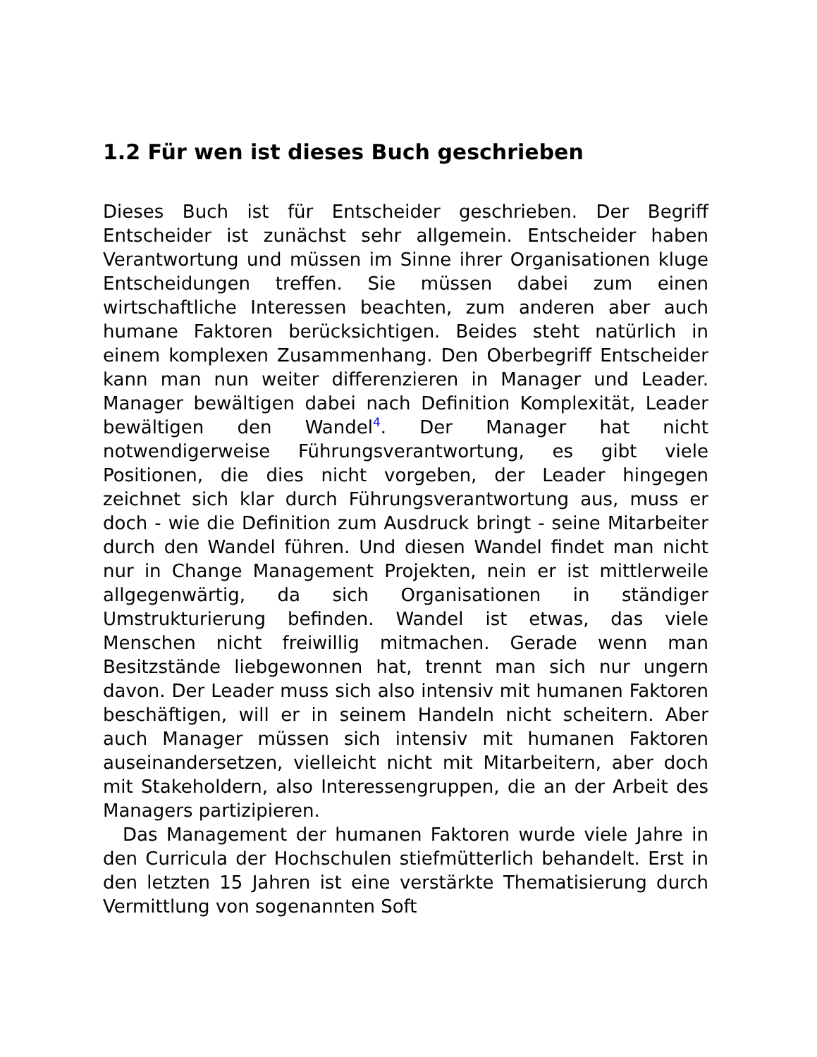1.2 Für wen ist dieses Buch geschrieben
Dieses Buch ist für Entscheider geschrieben. Der Begriff Entscheider ist zunächst sehr allgemein. Entscheider haben Verantwortung und müssen im Sinne ihrer Organisationen kluge Entscheidungen treffen. Sie müssen dabei zum einen wirtschaftliche Interessen beachten, zum anderen aber auch humane Faktoren berücksichtigen. Beides steht natürlich in einem komplexen Zusammenhang. Den Oberbegriff Entscheider kann man nun weiter differenzieren in Manager und Leader. Manager bewältigen dabei nach Definition Komplexität, Leader bewältigen den Wandel<sup>4</sup>. Der Manager hat nicht notwendigerweise Führungsverantwortung, es gibt viele Positionen, die dies nicht vorgeben, der Leader hingegen zeichnet sich klar durch Führungsverantwortung aus, muss er doch - wie die Definition zum Ausdruck bringt - seine Mitarbeiter durch den Wandel führen. Und diesen Wandel findet man nicht nur in Change Management Projekten, nein er ist mittlerweile allgegenwärtig, da sich Organisationen in ständiger Umstrukturierung befinden. Wandel ist etwas, das viele Menschen nicht freiwillig mitmachen. Gerade wenn man Besitzstände liebgewonnen hat, trennt man sich nur ungern davon. Der Leader muss sich also intensiv mit humanen Faktoren beschäftigen, will er in seinem Handeln nicht scheitern. Aber auch Manager müssen sich intensiv mit humanen Faktoren auseinandersetzen, vielleicht nicht mit Mitarbeitern, aber doch mit Stakeholdern, also Interessengruppen, die an der Arbeit des Managers partizipieren.
Das Management der humanen Faktoren wurde viele Jahre in den Curricula der Hochschulen stiefmütterlich behandelt. Erst in den letzten 15 Jahren ist eine verstärkte Thematisierung durch Vermittlung von sogenannten Soft